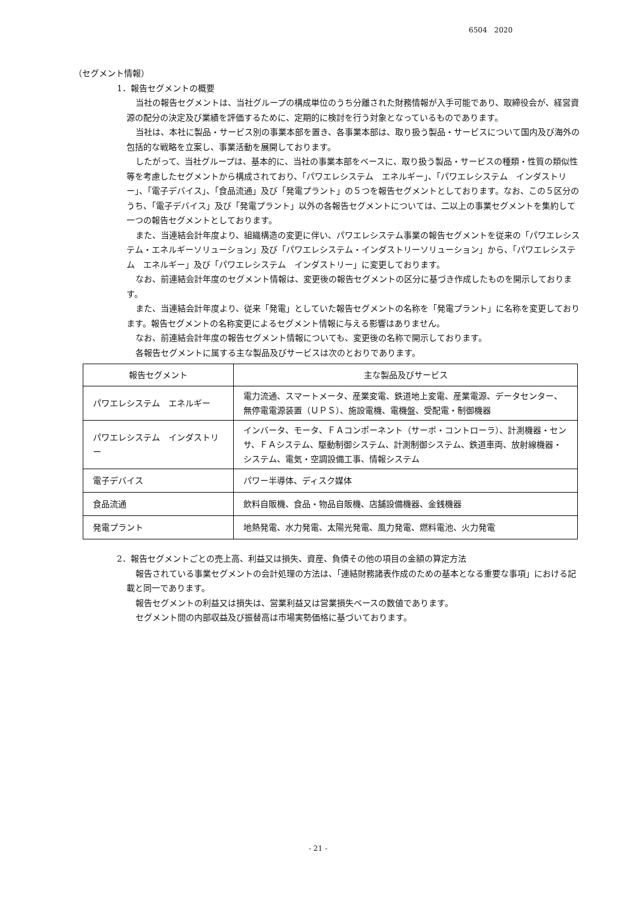6504　2020
（セグメント情報）
1．報告セグメントの概要
当社の報告セグメントは、当社グループの構成単位のうち分離された財務情報が入手可能であり、取締役会が、経営資源の配分の決定及び業績を評価するために、定期的に検討を行う対象となっているものであります。
当社は、本社に製品・サービス別の事業本部を置き、各事業本部は、取り扱う製品・サービスについて国内及び海外の包括的な戦略を立案し、事業活動を展開しております。
したがって、当社グループは、基本的に、当社の事業本部をベースに、取り扱う製品・サービスの種類・性質の類似性等を考慮したセグメントから構成されており、「パワエレシステム　エネルギー」、「パワエレシステム　インダストリー」、「電子デバイス」、「食品流通」及び「発電プラント」の５つを報告セグメントとしております。なお、この５区分のうち、「電子デバイス」及び「発電プラント」以外の各報告セグメントについては、二以上の事業セグメントを集約して一つの報告セグメントとしております。
また、当連結会計年度より、組織構造の変更に伴い、パワエレシステム事業の報告セグメントを従来の「パワエレシステム・エネルギーソリューション」及び「パワエレシステム・インダストリーソリューション」から、「パワエレシステム　エネルギー」及び「パワエレシステム　インダストリー」に変更しております。
なお、前連結会計年度のセグメント情報は、変更後の報告セグメントの区分に基づき作成したものを開示しております。
また、当連結会計年度より、従来「発電」としていた報告セグメントの名称を「発電プラント」に名称を変更しております。報告セグメントの名称変更によるセグメント情報に与える影響はありません。
なお、前連結会計年度の報告セグメント情報についても、変更後の名称で開示しております。
各報告セグメントに属する主な製品及びサービスは次のとおりであります。
| 報告セグメント | 主な製品及びサービス |
| --- | --- |
| パワエレシステム エネルギー | 電力流通、スマートメータ、産業変電、鉄道地上変電、産業電源、データセンター、無停電電源装置（ＵＰＳ）、施設電機、電機盤、受配電・制御機器 |
| パワエレシステム インダストリー | インバータ、モータ、ＦＡコンポーネント（サーボ・コントローラ）、計測機器・センサ、ＦＡシステム、駆動制御システム、計測制御システム、鉄道車両、放射線機器・システム、電気・空調設備工事、情報システム |
| 電子デバイス | パワー半導体、ディスク媒体 |
| 食品流通 | 飲料自販機、食品・物品自販機、店舗設備機器、金銭機器 |
| 発電プラント | 地熱発電、水力発電、太陽光発電、風力発電、燃料電池、火力発電 |
2．報告セグメントごとの売上高、利益又は損失、資産、負債その他の項目の金額の算定方法
報告されている事業セグメントの会計処理の方法は、「連結財務諸表作成のための基本となる重要な事項」における記載と同一であります。
報告セグメントの利益又は損失は、営業利益又は営業損失ベースの数値であります。
セグメント間の内部収益及び振替高は市場実勢価格に基づいております。
- 21 -